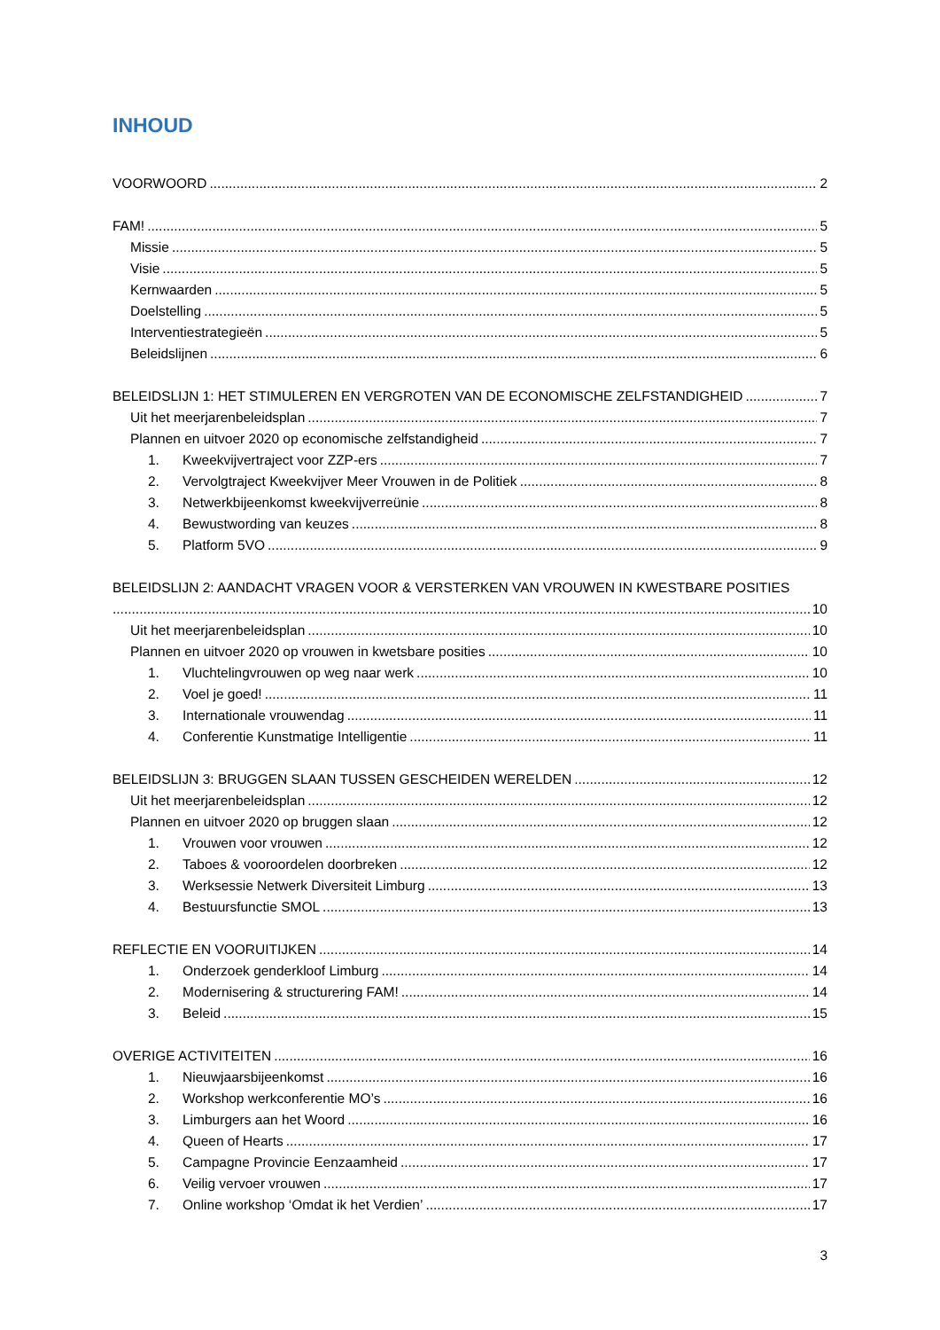INHOUD
VOORWOORD 2
FAM! 5
Missie 5
Visie 5
Kernwaarden 5
Doelstelling 5
Interventiestrategieën 5
Beleidslijnen 6
BELEIDSLIJN 1: HET STIMULEREN EN VERGROTEN VAN DE ECONOMISCHE ZELFSTANDIGHEID 7
Uit het meerjarenbeleidsplan 7
Plannen en uitvoer 2020 op economische zelfstandigheid 7
1. Kweekvijvertraject voor ZZP-ers 7
2. Vervolgtraject Kweekvijver Meer Vrouwen in de Politiek 8
3. Netwerkbijeenkomst kweekvijverreünie 8
4. Bewustwording van keuzes 8
5. Platform 5VO 9
BELEIDSLIJN 2: AANDACHT VRAGEN VOOR & VERSTERKEN VAN VROUWEN IN KWESTBARE POSITIES
10
Uit het meerjarenbeleidsplan 10
Plannen en uitvoer 2020 op vrouwen in kwetsbare posities 10
1. Vluchtelingvrouwen op weg naar werk 10
2. Voel je goed! 11
3. Internationale vrouwendag 11
4. Conferentie Kunstmatige Intelligentie 11
BELEIDSLIJN 3: BRUGGEN SLAAN TUSSEN GESCHEIDEN WERELDEN 12
Uit het meerjarenbeleidsplan 12
Plannen en uitvoer 2020 op bruggen slaan 12
1. Vrouwen voor vrouwen 12
2. Taboes & vooroordelen doorbreken 12
3. Werksessie Netwerk Diversiteit Limburg 13
4. Bestuursfunctie SMOL 13
REFLECTIE EN VOORUITIJKEN 14
1. Onderzoek genderkloof Limburg 14
2. Modernisering & structurering FAM! 14
3. Beleid 15
OVERIGE ACTIVITEITEN 16
1. Nieuwjaarsbijeenkomst 16
2. Workshop werkconferentie MO’s 16
3. Limburgers aan het Woord 16
4. Queen of Hearts 17
5. Campagne Provincie Eenzaamheid 17
6. Veilig vervoer vrouwen 17
7. Online workshop ‘Omdat ik het Verdien’ 17
3